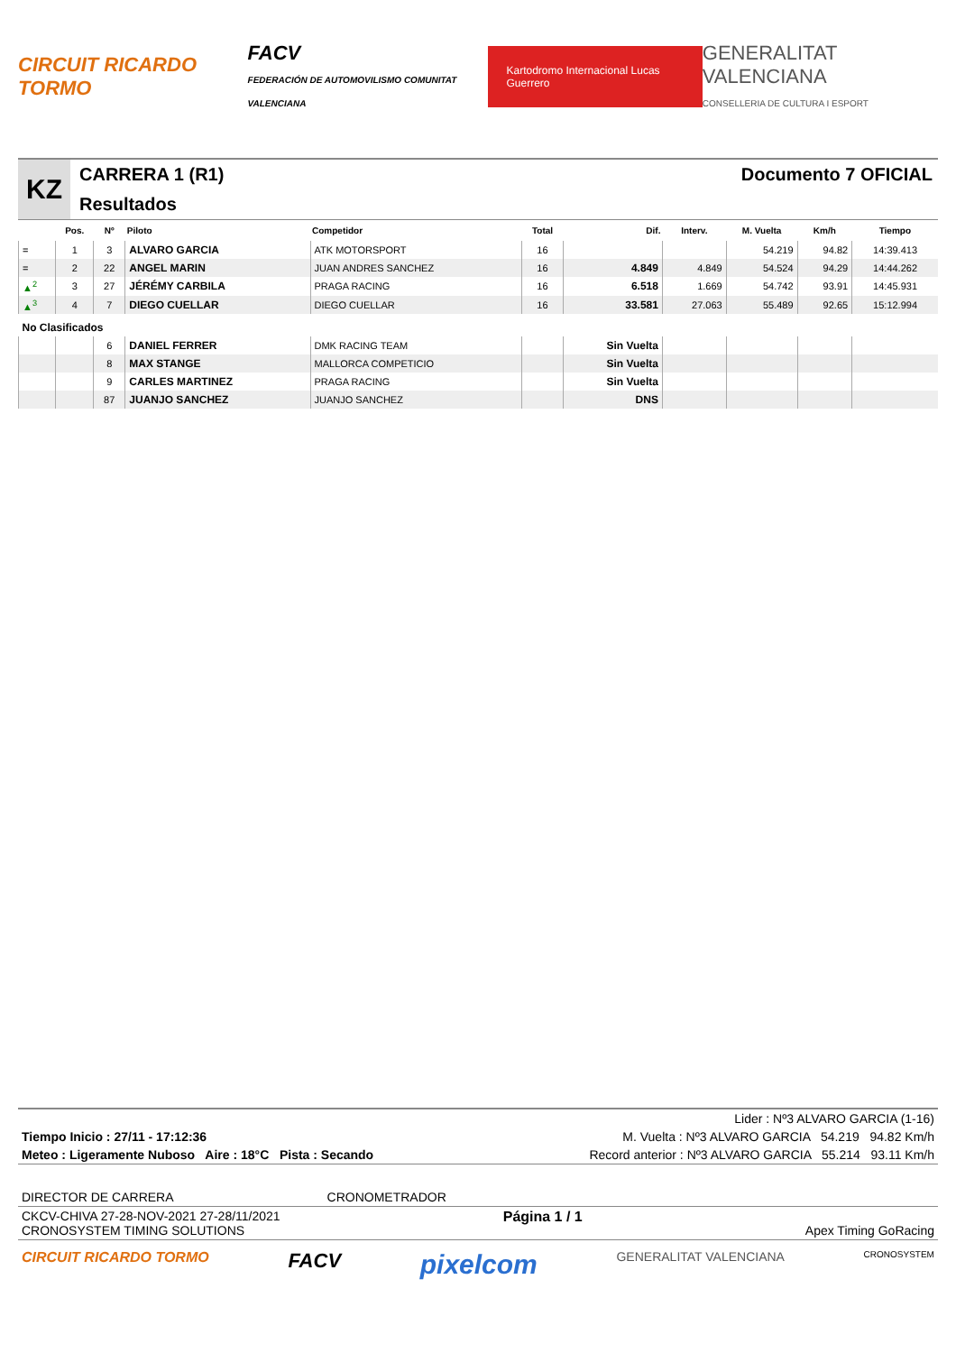CIRCUIT RICARDO TORMO FACV
FEDERACIÓN DE AUTOMOVILISMO COMUNITAT VALENCIANA Kartodromo Internacional Lucas Guerrero GENERALITAT VALENCIANA
CONSELLERIA DE CULTURA I ESPORT
KZ
CARRERA 1 (R1)
Resultados
Documento 7 OFICIAL
| | Pos. | Nº | Piloto | Competidor | Total | Dif. | Interv. | M. Vuelta | Km/h | Tiempo |
| --- | --- | --- | --- | --- | --- | --- | --- | --- | --- | --- |
| = | 1 | 3 | ALVARO GARCIA | ATK MOTORSPORT | 16 | | | 54.219 | 94.82 | 14:39.413 |
| = | 2 | 22 | ANGEL MARIN | JUAN ANDRES SANCHEZ | 16 | 4.849 | 4.849 | 54.524 | 94.29 | 14:44.262 |
| ▲<sup>2</sup> | 3 | 27 | JÉRÉMY CARBILA | PRAGA RACING | 16 | 6.518 | 1.669 | 54.742 | 93.91 | 14:45.931 |
| ▲<sup>3</sup> | 4 | 7 | DIEGO CUELLAR | DIEGO CUELLAR | 16 | 33.581 | 27.063 | 55.489 | 92.65 | 15:12.994 |
| No Clasificados | | | | | | | | | | |
| | | 6 | DANIEL FERRER | DMK RACING TEAM | | Sin Vuelta | | | | |
| | | 8 | MAX STANGE | MALLORCA COMPETICIO | | Sin Vuelta | | | | |
| | | 9 | CARLES MARTINEZ | PRAGA RACING | | Sin Vuelta | | | | |
| | | 87 | JUANJO SANCHEZ | JUANJO SANCHEZ | | DNS | | | | |
Lider : Nº3 ALVARO GARCIA (1-16)
Tiempo Inicio : 27/11 - 17:12:36 M. Vuelta : Nº3 ALVARO GARCIA 54.219 94.82 Km/h
Meteo : Ligeramente Nuboso Aire : 18°C Pista : Secando Record anterior : Nº3 ALVARO GARCIA 55.214 93.11 Km/h
DIRECTOR DE CARRERA CRONOMETRADOR
CKCV-CHIVA 27-28-NOV-2021 27-28/11/2021
CRONOSYSTEM TIMING SOLUTIONS Página 1 / 1
Apex Timing GoRacing
CIRCUIT RICARDO TORMO FACV pixelcom GENERALITAT VALENCIANA CRONOSYSTEM